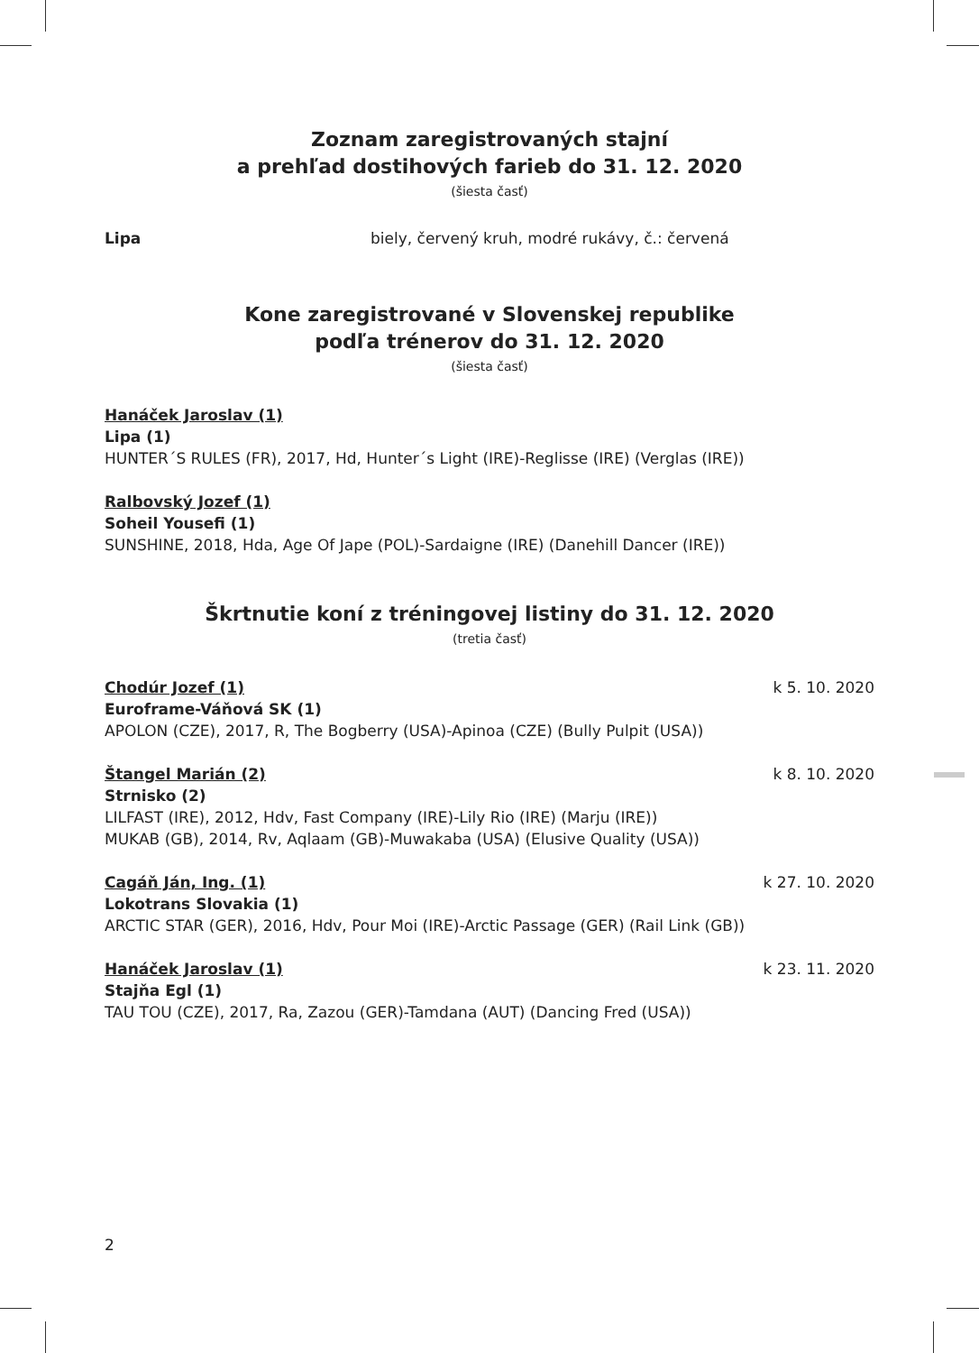Zoznam zaregistrovaných stajní
a prehľad dostihových farieb do 31. 12. 2020
(šiesta časť)
Lipa biely, červený kruh, modré rukávy, č.: červená
Kone zaregistrované v Slovenskej republike
podľa trénerov do 31. 12. 2020
(šiesta časť)
Hanáček Jaroslav (1)
Lipa (1)
HUNTER´S RULES (FR), 2017, Hd, Hunter´s Light (IRE)-Reglisse (IRE) (Verglas (IRE))
Ralbovský Jozef (1)
Soheil Yousefi (1)
SUNSHINE, 2018, Hda, Age Of Jape (POL)-Sardaigne (IRE) (Danehill Dancer (IRE))
Škrtnutie koní z tréningovej listiny do 31. 12. 2020
(tretia časť)
Chodúr Jozef (1) k 5. 10. 2020
Euroframe-Váňová SK (1)
APOLON (CZE), 2017, R, The Bogberry (USA)-Apinoa (CZE) (Bully Pulpit (USA))
Štangel Marián (2) k 8. 10. 2020
Strnisko (2)
LILFAST (IRE), 2012, Hdv, Fast Company (IRE)-Lily Rio (IRE) (Marju (IRE))
MUKAB (GB), 2014, Rv, Aqlaam (GB)-Muwakaba (USA) (Elusive Quality (USA))
Cagáň Ján, Ing. (1) k 27. 10. 2020
Lokotrans Slovakia (1)
ARCTIC STAR (GER), 2016, Hdv, Pour Moi (IRE)-Arctic Passage (GER) (Rail Link (GB))
Hanáček Jaroslav (1) k 23. 11. 2020
Stajňa Egl (1)
TAU TOU (CZE), 2017, Ra, Zazou (GER)-Tamdana (AUT) (Dancing Fred (USA))
2